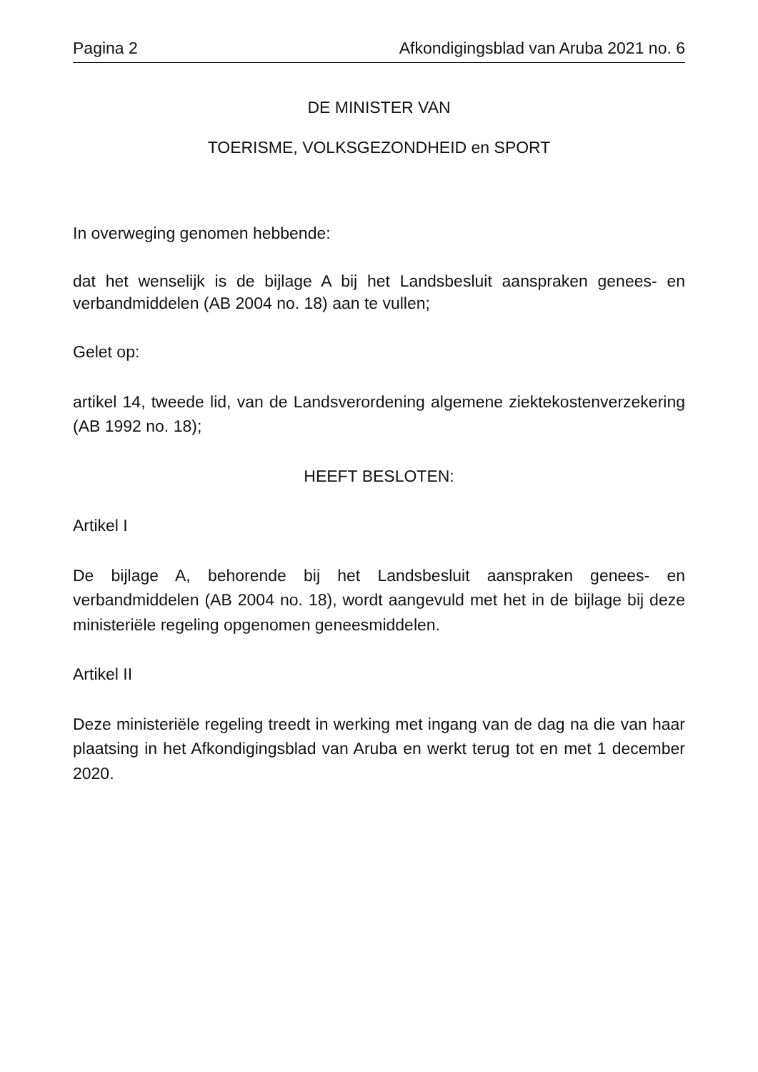Pagina 2 Afkondigingsblad van Aruba 2021 no. 6
DE MINISTER VAN
TOERISME, VOLKSGEZONDHEID en SPORT
In overweging genomen hebbende:
dat het wenselijk is de bijlage A bij het Landsbesluit aanspraken genees- en verbandmiddelen (AB 2004 no. 18) aan te vullen;
Gelet op:
artikel 14, tweede lid, van de Landsverordening algemene ziektekostenverzekering (AB 1992 no. 18);
HEEFT BESLOTEN:
Artikel I
De bijlage A, behorende bij het Landsbesluit aanspraken genees- en verbandmiddelen (AB 2004 no. 18), wordt aangevuld met het in de bijlage bij deze ministeriële regeling opgenomen geneesmiddelen.
Artikel II
Deze ministeriële regeling treedt in werking met ingang van de dag na die van haar plaatsing in het Afkondigingsblad van Aruba en werkt terug tot en met 1 december 2020.